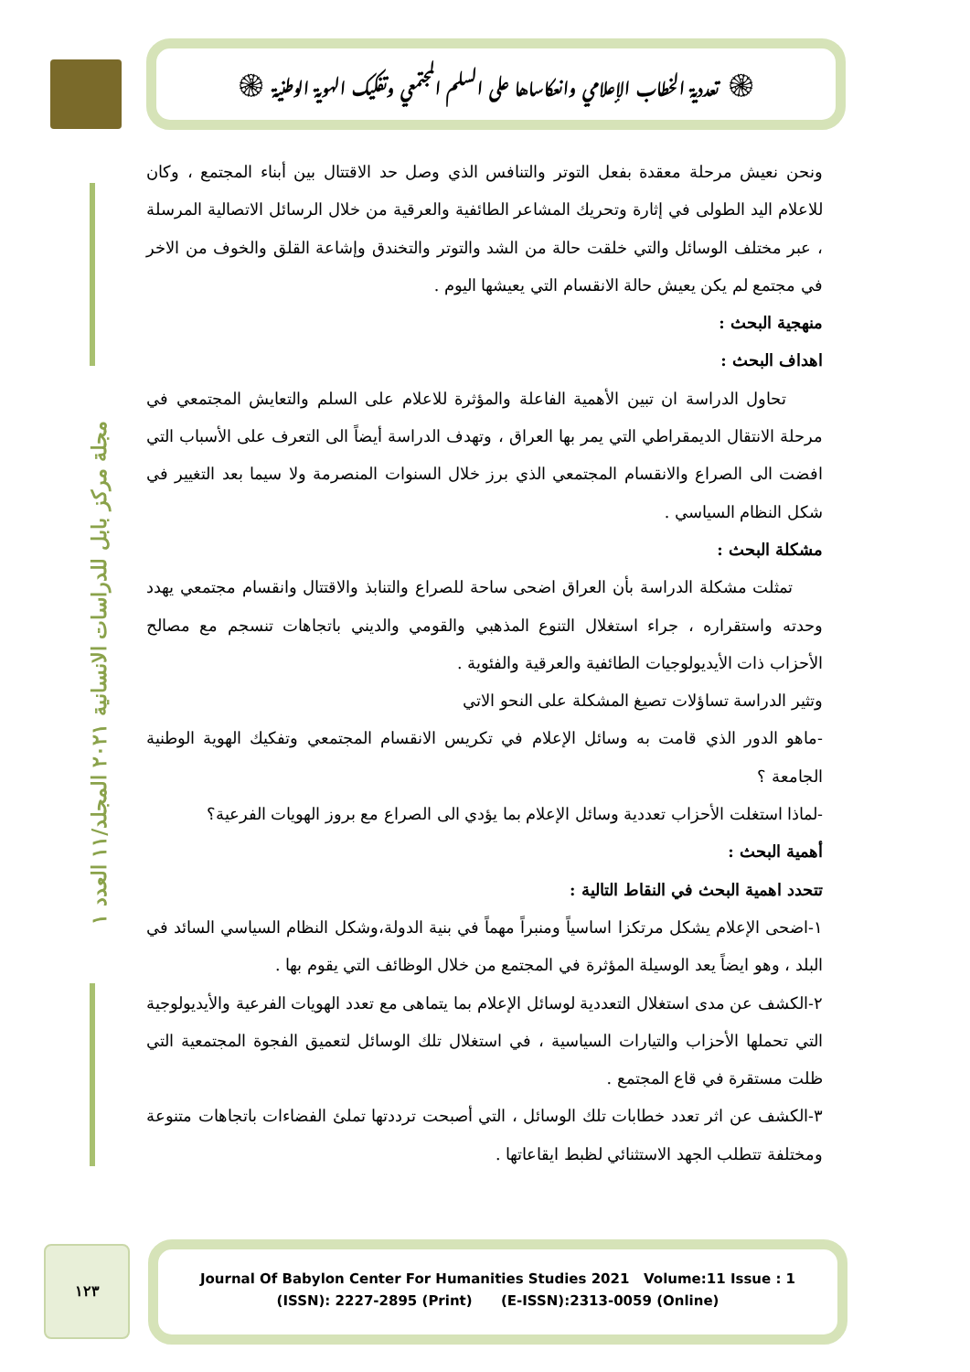۞ تعددية الخطاب الإعلامي وانعكاساها على السلم المجتمعي وتفكيك الهوية الوطنية ۞
مجلة مركز بابل للدراسات الانسانية ٢٠٢١ المجلد/١١ العدد ١
ونحن نعيش مرحلة معقدة بفعل التوتر والتنافس الذي وصل حد الاقتتال بين أبناء المجتمع ، وكان للاعلام اليد الطولى في إثارة وتحريك المشاعر الطائفية والعرقية من خلال الرسائل الاتصالية المرسلة ، عبر مختلف الوسائل والتي خلقت حالة من الشد والتوتر والتخندق وإشاعة القلق والخوف من الاخر في مجتمع لم يكن يعيش حالة الانقسام التي يعيشها اليوم .
منهجية البحث :
اهداف البحث :
تحاول الدراسة ان تبين الأهمية الفاعلة والمؤثرة للاعلام على السلم والتعايش المجتمعي في مرحلة الانتقال الديمقراطي التي يمر بها العراق ، وتهدف الدراسة أيضاً الى التعرف على الأسباب التي افضت الى الصراع والانقسام المجتمعي الذي برز خلال السنوات المنصرمة ولا سيما بعد التغيير في شكل النظام السياسي .
مشكلة البحث :
تمثلت مشكلة الدراسة بأن العراق اضحى ساحة للصراع والتنابذ والاقتتال وانقسام مجتمعي يهدد وحدته واستقراره ، جراء استغلال التنوع المذهبي والقومي والديني باتجاهات تنسجم مع مصالح الأحزاب ذات الأيديولوجيات الطائفية والعرقية والفئوية .
وتثير الدراسة تساؤلات تصيغ المشكلة على النحو الاتي
-ماهو الدور الذي قامت به وسائل الإعلام في تكريس الانقسام المجتمعي وتفكيك الهوية الوطنية الجامعة ؟
-لماذا استغلت الأحزاب تعددية وسائل الإعلام بما يؤدي الى الصراع مع بروز الهويات الفرعية؟
أهمية البحث :
تتحدد اهمية البحث في النقاط التالية :
١-اضحى الإعلام يشكل مرتكزا اساسياً ومنبراً مهماً في بنية الدولة،وشكل النظام السياسي السائد في البلد ، وهو ايضاً يعد الوسيلة المؤثرة في المجتمع من خلال الوظائف التي يقوم بها .
٢-الكشف عن مدى استغلال التعددية لوسائل الإعلام بما يتماهى مع تعدد الهويات الفرعية والأيديولوجية التي تحملها الأحزاب والتيارات السياسية ، في استغلال تلك الوسائل لتعميق الفجوة المجتمعية التي ظلت مستقرة في قاع المجتمع .
٣-الكشف عن اثر تعدد خطابات تلك الوسائل ، التي أصبحت ترددتها تملئ الفضاءات باتجاهات متنوعة ومختلفة تتطلب الجهد الاستثنائي لظبط ايقاعاتها .
١٢٣
Journal Of Babylon Center For Humanities Studies 2021 Volume:11 Issue : 1
(ISSN): 2227-2895 (Print) (E-ISSN):2313-0059 (Online)